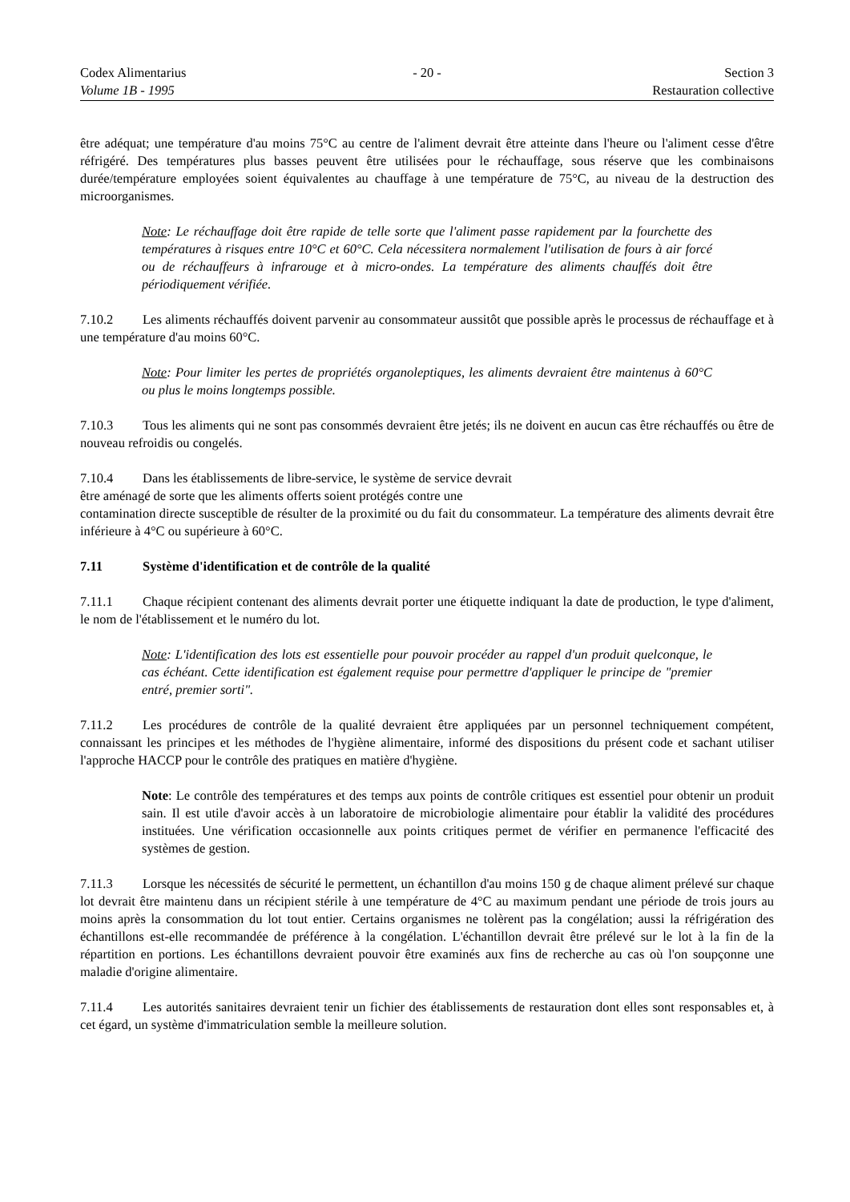Codex Alimentarius
Volume 1B - 1995
- 20 - Section 3
Restauration collective
être adéquat; une température d'au moins 75°C au centre de l'aliment devrait être atteinte dans l'heure ou l'aliment cesse d'être réfrigéré. Des températures plus basses peuvent être utilisées pour le réchauffage, sous réserve que les combinaisons durée/température employées soient équivalentes au chauffage à une température de 75°C, au niveau de la destruction des microorganismes.
Note: Le réchauffage doit être rapide de telle sorte que l'aliment passe rapidement par la fourchette des températures à risques entre 10°C et 60°C. Cela nécessitera normalement l'utilisation de fours à air forcé ou de réchauffeurs à infrarouge et à micro-ondes. La température des aliments chauffés doit être périodiquement vérifiée.
7.10.2 Les aliments réchauffés doivent parvenir au consommateur aussitôt que possible après le processus de réchauffage et à une température d'au moins 60°C.
Note: Pour limiter les pertes de propriétés organoleptiques, les aliments devraient être maintenus à 60°C ou plus le moins longtemps possible.
7.10.3 Tous les aliments qui ne sont pas consommés devraient être jetés; ils ne doivent en aucun cas être réchauffés ou être de nouveau refroidis ou congelés.
7.10.4 Dans les établissements de libre-service, le système de service devrait
être aménagé de sorte que les aliments offerts soient protégés contre une
contamination directe susceptible de résulter de la proximité ou du fait du consommateur. La température des aliments devrait être inférieure à 4°C ou supérieure à 60°C.
7.11 Système d'identification et de contrôle de la qualité
7.11.1 Chaque récipient contenant des aliments devrait porter une étiquette indiquant la date de production, le type d'aliment, le nom de l'établissement et le numéro du lot.
Note: L'identification des lots est essentielle pour pouvoir procéder au rappel d'un produit quelconque, le cas échéant. Cette identification est également requise pour permettre d'appliquer le principe de "premier entré, premier sorti".
7.11.2 Les procédures de contrôle de la qualité devraient être appliquées par un personnel techniquement compétent, connaissant les principes et les méthodes de l'hygiène alimentaire, informé des dispositions du présent code et sachant utiliser l'approche HACCP pour le contrôle des pratiques en matière d'hygiène.
Note: Le contrôle des températures et des temps aux points de contrôle critiques est essentiel pour obtenir un produit sain. Il est utile d'avoir accès à un laboratoire de microbiologie alimentaire pour établir la validité des procédures instituées. Une vérification occasionnelle aux points critiques permet de vérifier en permanence l'efficacité des systèmes de gestion.
7.11.3 Lorsque les nécessités de sécurité le permettent, un échantillon d'au moins 150 g de chaque aliment prélevé sur chaque lot devrait être maintenu dans un récipient stérile à une température de 4°C au maximum pendant une période de trois jours au moins après la consommation du lot tout entier. Certains organismes ne tolèrent pas la congélation; aussi la réfrigération des échantillons est-elle recommandée de préférence à la congélation. L'échantillon devrait être prélevé sur le lot à la fin de la répartition en portions. Les échantillons devraient pouvoir être examinés aux fins de recherche au cas où l'on soupçonne une maladie d'origine alimentaire.
7.11.4 Les autorités sanitaires devraient tenir un fichier des établissements de restauration dont elles sont responsables et, à cet égard, un système d'immatriculation semble la meilleure solution.